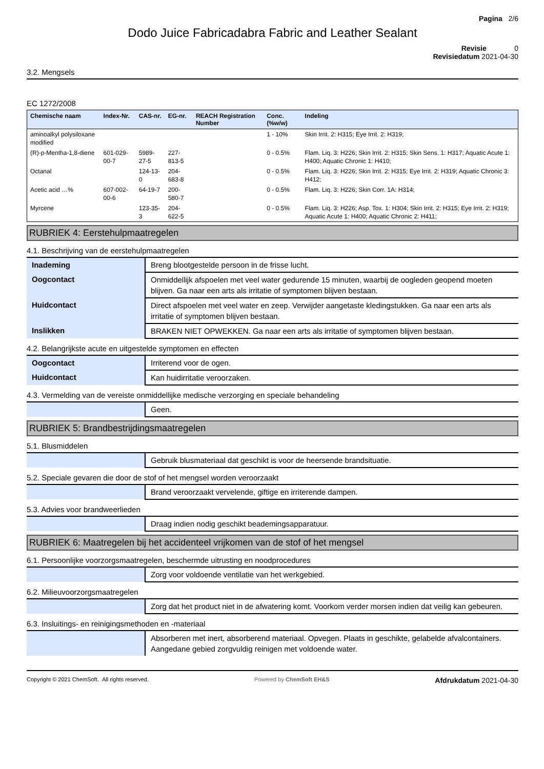Pagina 2/6
Dodo Juice Fabricadabra Fabric and Leather Sealant
Revisie 0
Revisiedatum 2021-04-30
3.2. Mengsels
EC 1272/2008
| Chemische naam | Index-Nr. | CAS-nr. | EG-nr. | REACH Registration Number | Conc. (%w/w) | Indeling |
| --- | --- | --- | --- | --- | --- | --- |
| aminoalkyl polysiloxane modified | | | | | 1 - 10% | Skin Irrit. 2: H315; Eye Irrit. 2: H319; |
| (R)-p-Mentha-1,8-diene | 601-029-00-7 | 5989-27-5 | 227-813-5 | | 0 - 0.5% | Flam. Liq. 3: H226; Skin Irrit. 2: H315; Skin Sens. 1: H317; Aquatic Acute 1: H400; Aquatic Chronic 1: H410; |
| Octanal | | 124-13-0 | 204-683-8 | | 0 - 0.5% | Flam. Liq. 3: H226; Skin Irrit. 2: H315; Eye Irrit. 2: H319; Aquatic Chronic 3: H412; |
| Acetic acid …% | 607-002-00-6 | 64-19-7 | 200-580-7 | | 0 - 0.5% | Flam. Liq. 3: H226; Skin Corr. 1A: H314; |
| Myrcene | | 123-35-3 | 204-622-5 | | 0 - 0.5% | Flam. Liq. 3: H226; Asp. Tox. 1: H304; Skin Irrit. 2: H315; Eye Irrit. 2: H319; Aquatic Acute 1: H400; Aquatic Chronic 2: H411; |
RUBRIEK 4: Eerstehulpmaatregelen
4.1. Beschrijving van de eerstehulpmaatregelen
| Inademing | Breng blootgestelde persoon in de frisse lucht. |
| Oogcontact | Onmiddellijk afspoelen met veel water gedurende 15 minuten, waarbij de oogleden geopend moeten blijven. Ga naar een arts als irritatie of symptomen blijven bestaan. |
| Huidcontact | Direct afspoelen met veel water en zeep. Verwijder aangetaste kledingstukken. Ga naar een arts als irritatie of symptomen blijven bestaan. |
| Inslikken | BRAKEN NIET OPWEKKEN. Ga naar een arts als irritatie of symptomen blijven bestaan. |
4.2. Belangrijkste acute en uitgestelde symptomen en effecten
| Oogcontact | Irriterend voor de ogen. |
| Huidcontact | Kan huidirritatie veroorzaken. |
4.3. Vermelding van de vereiste onmiddellijke medische verzorging en speciale behandeling
| | Geen. |
RUBRIEK 5: Brandbestrijdingsmaatregelen
5.1. Blusmiddelen
| | Gebruik blusmateriaal dat geschikt is voor de heersende brandsituatie. |
5.2. Speciale gevaren die door de stof of het mengsel worden veroorzaakt
| | Brand veroorzaakt vervelende, giftige en irriterende dampen. |
5.3. Advies voor brandweerlieden
| | Draag indien nodig geschikt beademingsapparatuur. |
RUBRIEK 6: Maatregelen bij het accidenteel vrijkomen van de stof of het mengsel
6.1. Persoonlijke voorzorgsmaatregelen, beschermde uitrusting en noodprocedures
| | Zorg voor voldoende ventilatie van het werkgebied. |
6.2. Milieuvoorzorgsmaatregelen
| | Zorg dat het product niet in de afwatering komt. Voorkom verder morsen indien dat veilig kan gebeuren. |
6.3. Insluitings- en reinigingsmethoden en -materiaal
| | Absorberen met inert, absorberend materiaal. Opvegen. Plaats in geschikte, gelabelde afvalcontainers. Aangedane gebied zorgvuldig reinigen met voldoende water. |
Copyright © 2021 ChemSoft. All rights reserved. Powered by ChemSoft EH&S Afdrukdatum 2021-04-30